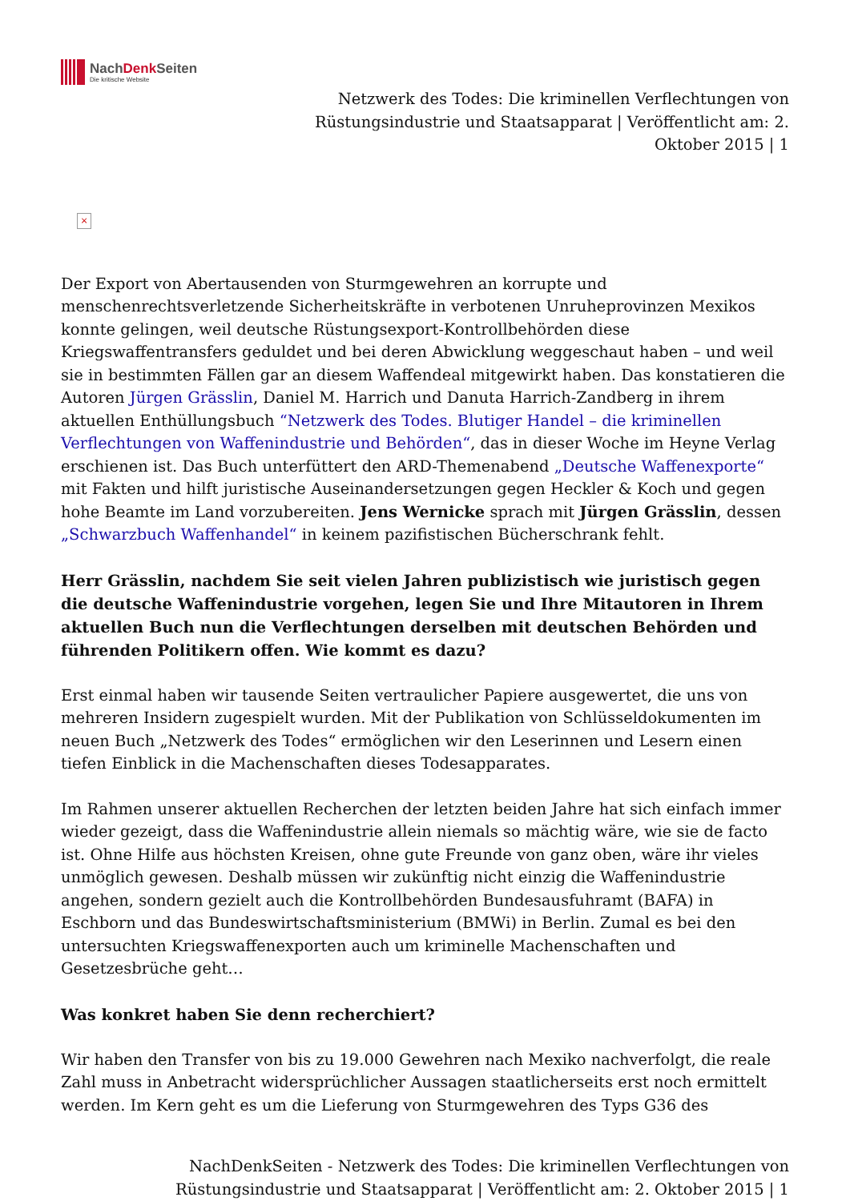NachDenk Seiten
Die kritische Website
Netzwerk des Todes: Die kriminellen Verflechtungen von Rüstungsindustrie und Staatsapparat | Veröffentlicht am: 2. Oktober 2015 | 1
×
Der Export von Abertausenden von Sturmgewehren an korrupte und menschenrechtsverletzende Sicherheitskräfte in verbotenen Unruheprovinzen Mexikos konnte gelingen, weil deutsche Rüstungsexport-Kontrollbehörden diese Kriegswaffentransfers geduldet und bei deren Abwicklung weggeschaut haben – und weil sie in bestimmten Fällen gar an diesem Waffendeal mitgewirkt haben. Das konstatieren die Autoren Jürgen Grässlin, Daniel M. Harrich und Danuta Harrich-Zandberg in ihrem aktuellen Enthüllungsbuch “Netzwerk des Todes. Blutiger Handel – die kriminellen Verflechtungen von Waffenindustrie und Behörden“, das in dieser Woche im Heyne Verlag erschienen ist. Das Buch unterfüttert den ARD-Themenabend „Deutsche Waffenexporte“ mit Fakten und hilft juristische Auseinandersetzungen gegen Heckler & Koch und gegen hohe Beamte im Land vorzubereiten. Jens Wernicke sprach mit Jürgen Grässlin, dessen „Schwarzbuch Waffenhandel“ in keinem pazifistischen Bücherschrank fehlt.
Herr Grässlin, nachdem Sie seit vielen Jahren publizistisch wie juristisch gegen die deutsche Waffenindustrie vorgehen, legen Sie und Ihre Mitautoren in Ihrem aktuellen Buch nun die Verflechtungen derselben mit deutschen Behörden und führenden Politikern offen. Wie kommt es dazu?
Erst einmal haben wir tausende Seiten vertraulicher Papiere ausgewertet, die uns von mehreren Insidern zugespielt wurden. Mit der Publikation von Schlüsseldokumenten im neuen Buch „Netzwerk des Todes“ ermöglichen wir den Leserinnen und Lesern einen tiefen Einblick in die Machenschaften dieses Todesapparates.
Im Rahmen unserer aktuellen Recherchen der letzten beiden Jahre hat sich einfach immer wieder gezeigt, dass die Waffenindustrie allein niemals so mächtig wäre, wie sie de facto ist. Ohne Hilfe aus höchsten Kreisen, ohne gute Freunde von ganz oben, wäre ihr vieles unmöglich gewesen. Deshalb müssen wir zukünftig nicht einzig die Waffenindustrie angehen, sondern gezielt auch die Kontrollbehörden Bundesausfuhramt (BAFA) in Eschborn und das Bundeswirtschaftsministerium (BMWi) in Berlin. Zumal es bei den untersuchten Kriegswaffenexporten auch um kriminelle Machenschaften und Gesetzesbrüche geht…
Was konkret haben Sie denn recherchiert?
Wir haben den Transfer von bis zu 19.000 Gewehren nach Mexiko nachverfolgt, die reale Zahl muss in Anbetracht widersprüchlicher Aussagen staatlicherseits erst noch ermittelt werden. Im Kern geht es um die Lieferung von Sturmgewehren des Typs G36 des
NachDenkSeiten - Netzwerk des Todes: Die kriminellen Verflechtungen von Rüstungsindustrie und Staatsapparat | Veröffentlicht am: 2. Oktober 2015 | 1